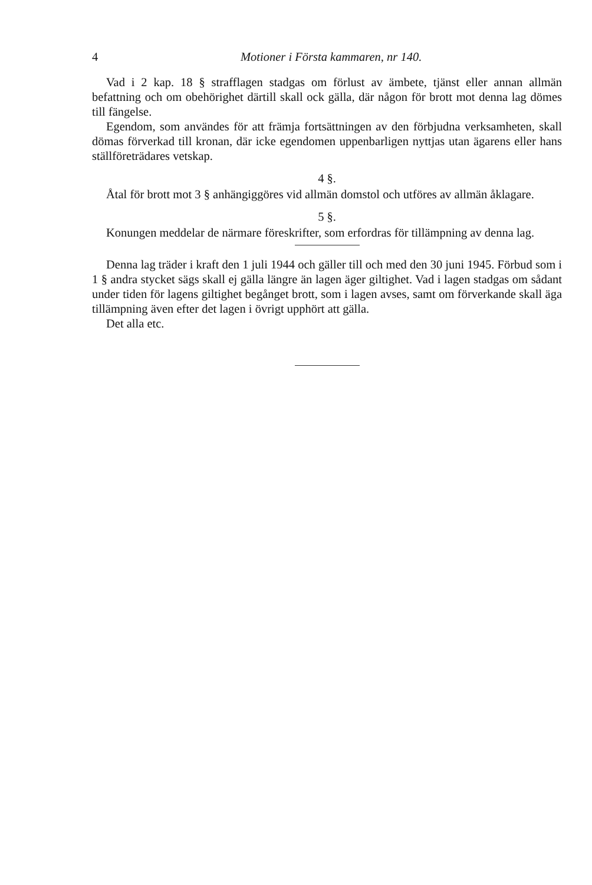4 Motioner i Första kammaren, nr 140.
Vad i 2 kap. 18 § strafflagen stadgas om förlust av ämbete, tjänst eller annan allmän befattning och om obehörighet därtill skall ock gälla, där någon för brott mot denna lag dömes till fängelse.
Egendom, som användes för att främja fortsättningen av den förbjudna verksamheten, skall dömas förverkad till kronan, där icke egendomen uppenbarligen nyttjas utan ägarens eller hans ställföreträdares vetskap.
4 §.
Åtal för brott mot 3 § anhängiggöres vid allmän domstol och utföres av allmän åklagare.
5 §.
Konungen meddelar de närmare föreskrifter, som erfordras för tillämpning av denna lag.
Denna lag träder i kraft den 1 juli 1944 och gäller till och med den 30 juni 1945. Förbud som i 1 § andra stycket sägs skall ej gälla längre än lagen äger giltighet. Vad i lagen stadgas om sådant under tiden för lagens giltighet begånget brott, som i lagen avses, samt om förverkande skall äga tillämpning även efter det lagen i övrigt upphört att gälla.
Det alla etc.